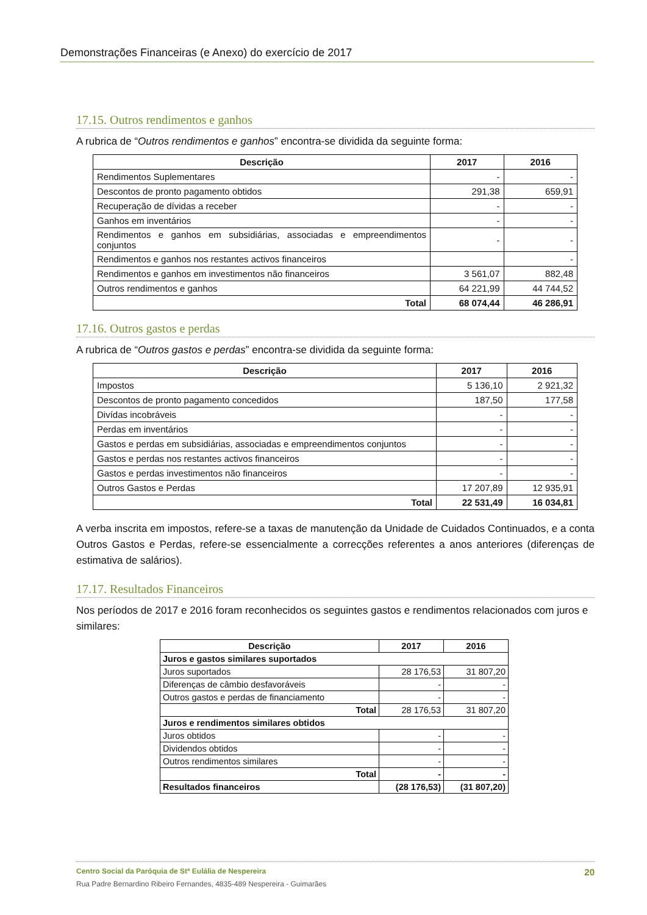Demonstrações Financeiras (e Anexo) do exercício de 2017
17.15. Outros rendimentos e ganhos
A rubrica de “Outros rendimentos e ganhos” encontra-se dividida da seguinte forma:
| Descrição | 2017 | 2016 |
| --- | --- | --- |
| Rendimentos Suplementares | - | - |
| Descontos de pronto pagamento obtidos | 291,38 | 659,91 |
| Recuperação de dívidas a receber | - | - |
| Ganhos em inventários | - | - |
| Rendimentos e ganhos em subsidiárias, associadas e empreendimentos conjuntos | - | - |
| Rendimentos e ganhos nos restantes activos financeiros | | - |
| Rendimentos e ganhos em investimentos não financeiros | 3 561,07 | 882,48 |
| Outros rendimentos e ganhos | 64 221,99 | 44 744,52 |
| Total | 68 074,44 | 46 286,91 |
17.16. Outros gastos e perdas
A rubrica de “Outros gastos e perdas” encontra-se dividida da seguinte forma:
| Descrição | 2017 | 2016 |
| --- | --- | --- |
| Impostos | 5 136,10 | 2 921,32 |
| Descontos de pronto pagamento concedidos | 187,50 | 177,58 |
| Divídas incobráveis | - | - |
| Perdas em inventários | - | - |
| Gastos e perdas em subsidiárias, associadas e empreendimentos conjuntos | - | - |
| Gastos e perdas nos restantes activos financeiros | - | - |
| Gastos e perdas investimentos não financeiros | - | - |
| Outros Gastos e Perdas | 17 207,89 | 12 935,91 |
| Total | 22 531,49 | 16 034,81 |
A verba inscrita em impostos, refere-se a taxas de manutenção da Unidade de Cuidados Continuados, e a conta Outros Gastos e Perdas, refere-se essencialmente a correcções referentes a anos anteriores (diferenças de estimativa de salários).
17.17. Resultados Financeiros
Nos períodos de 2017 e 2016 foram reconhecidos os seguintes gastos e rendimentos relacionados com juros e similares:
| Descrição | 2017 | 2016 |
| --- | --- | --- |
| Juros e gastos similares suportados | | |
| Juros suportados | 28 176,53 | 31 807,20 |
| Diferenças de câmbio desfavoráveis | - | - |
| Outros gastos e perdas de financiamento | - | - |
| Total | 28 176,53 | 31 807,20 |
| Juros e rendimentos similares obtidos | | |
| Juros obtidos | - | - |
| Dividendos obtidos | - | - |
| Outros rendimentos similares | - | - |
| Total | - | - |
| Resultados financeiros | (28 176,53) | (31 807,20) |
Centro Social da Paróquia de Stª Eulália de Nespereira 20
Rua Padre Bernardino Ribeiro Fernandes, 4835-489 Nespereira - Guimarães